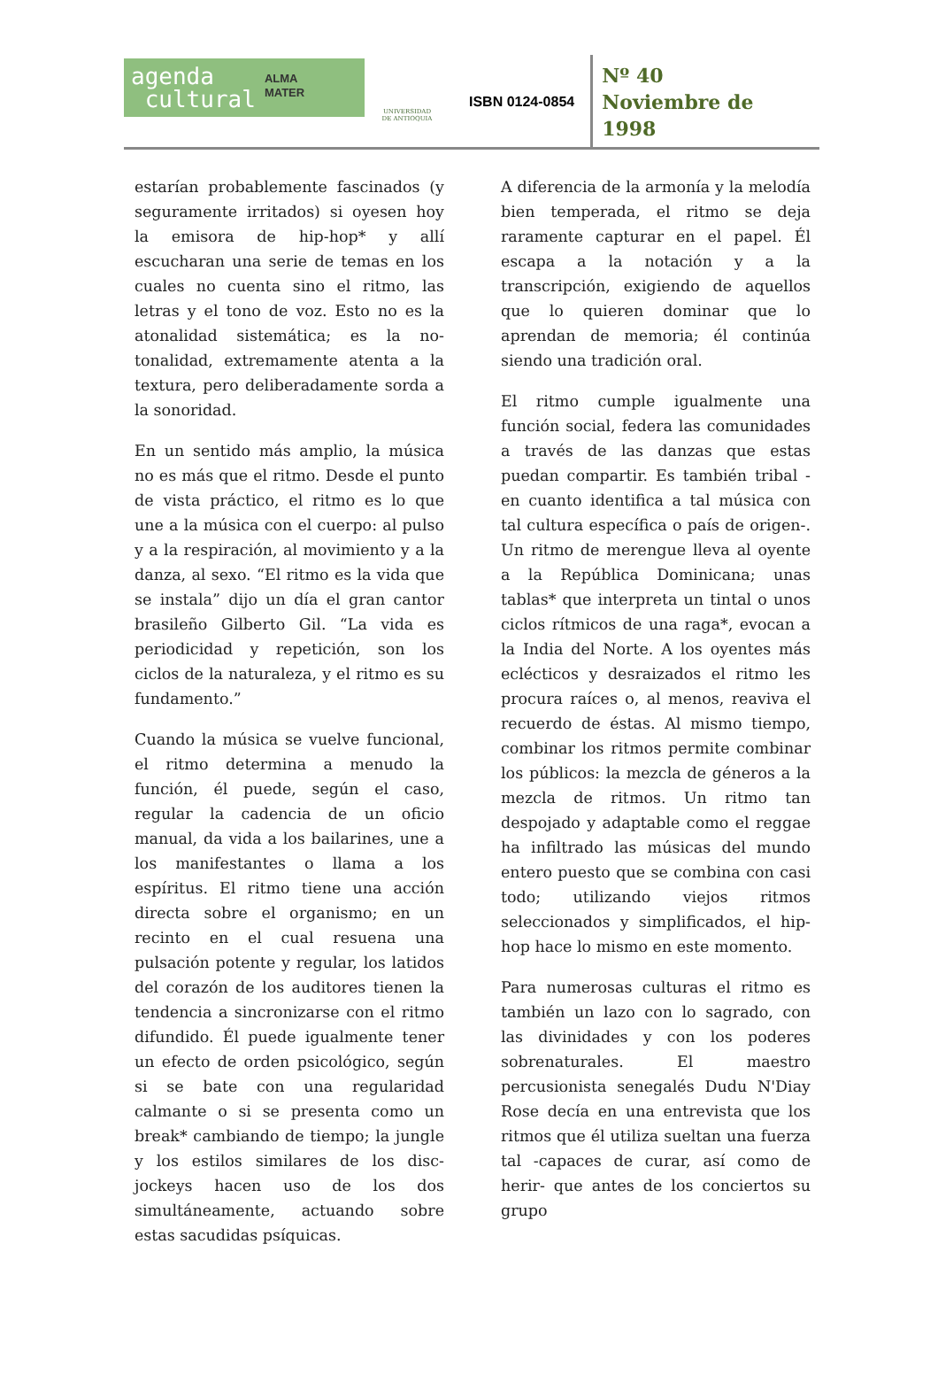agenda
cultural
ALMA
MATER
UNIVERSIDAD
DE ANTIOQUIA
ISBN 0124-0854
Nº 40
Noviembre de
1998
estarían probablemente fascinados (y seguramente irritados) si oyesen hoy la emisora de hip-hop* y allí escucharan una serie de temas en los cuales no cuenta sino el ritmo, las letras y el tono de voz. Esto no es la atonalidad sistemática; es la no-tonalidad, extremamente atenta a la textura, pero deliberadamente sorda a la sonoridad.
En un sentido más amplio, la música no es más que el ritmo. Desde el punto de vista práctico, el ritmo es lo que une a la música con el cuerpo: al pulso y a la respiración, al movimiento y a la danza, al sexo. “El ritmo es la vida que se instala” dijo un día el gran cantor brasileño Gilberto Gil. “La vida es periodicidad y repetición, son los ciclos de la naturaleza, y el ritmo es su fundamento.”
Cuando la música se vuelve funcional, el ritmo determina a menudo la función, él puede, según el caso, regular la cadencia de un oficio manual, da vida a los bailarines, une a los manifestantes o llama a los espíritus. El ritmo tiene una acción directa sobre el organismo; en un recinto en el cual resuena una pulsación potente y regular, los latidos del corazón de los auditores tienen la tendencia a sincronizarse con el ritmo difundido. Él puede igualmente tener un efecto de orden psicológico, según si se bate con una regularidad calmante o si se presenta como un break* cambiando de tiempo; la jungle y los estilos similares de los disc-jockeys hacen uso de los dos simultáneamente, actuando sobre estas sacudidas psíquicas.
A diferencia de la armonía y la melodía bien temperada, el ritmo se deja raramente capturar en el papel. Él escapa a la notación y a la transcripción, exigiendo de aquellos que lo quieren dominar que lo aprendan de memoria; él continúa siendo una tradición oral.
El ritmo cumple igualmente una función social, federa las comunidades a través de las danzas que estas puedan compartir. Es también tribal -en cuanto identifica a tal música con tal cultura específica o país de origen-. Un ritmo de merengue lleva al oyente a la República Dominicana; unas tablas* que interpreta un tintal o unos ciclos rítmicos de una raga*, evocan a la India del Norte. A los oyentes más eclécticos y desraizados el ritmo les procura raíces o, al menos, reaviva el recuerdo de éstas. Al mismo tiempo, combinar los ritmos permite combinar los públicos: la mezcla de géneros a la mezcla de ritmos. Un ritmo tan despojado y adaptable como el reggae ha infiltrado las músicas del mundo entero puesto que se combina con casi todo; utilizando viejos ritmos seleccionados y simplificados, el hip-hop hace lo mismo en este momento.
Para numerosas culturas el ritmo es también un lazo con lo sagrado, con las divinidades y con los poderes sobrenaturales. El maestro percusionista senegalés Dudu N'Diay Rose decía en una entrevista que los ritmos que él utiliza sueltan una fuerza tal -capaces de curar, así como de herir- que antes de los conciertos su grupo